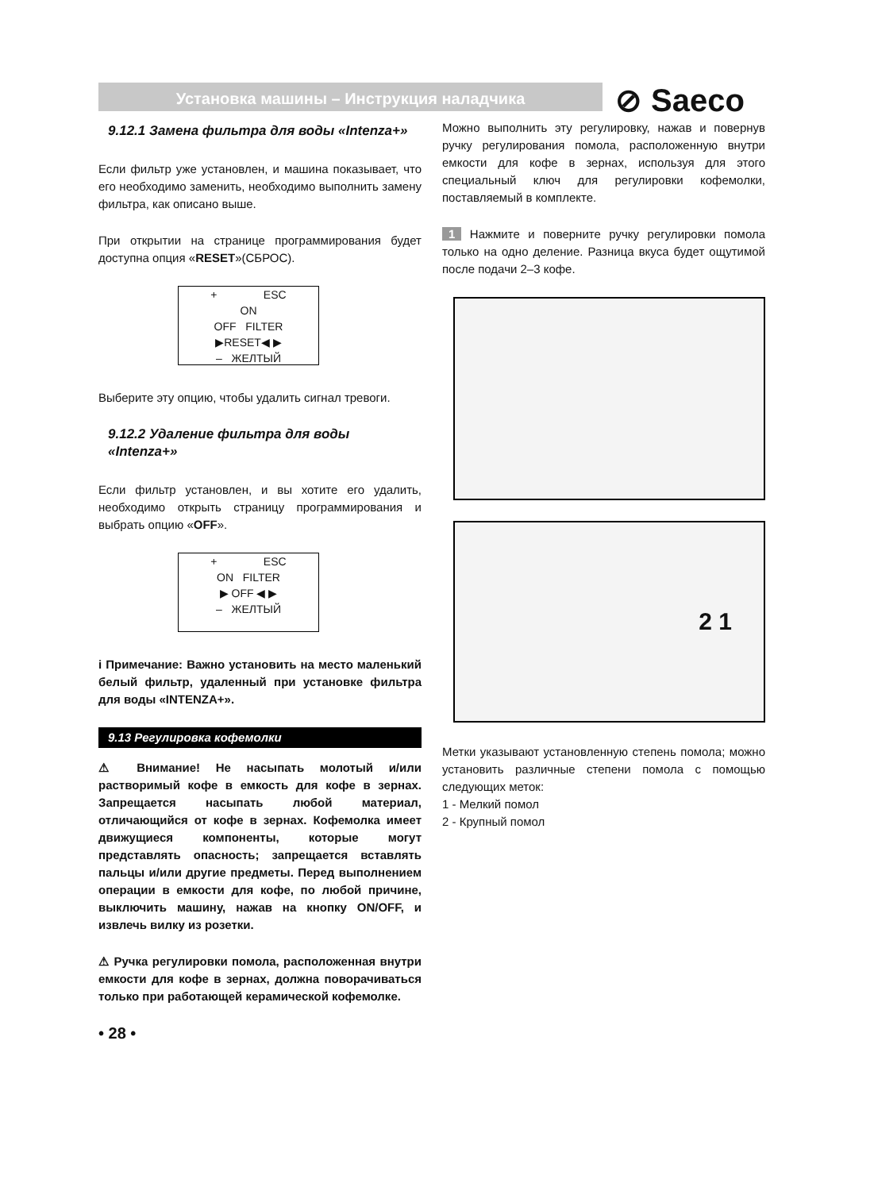Установка машины – Инструкция наладчика ⊘ Saeco
9.12.1 Замена фильтра для воды «Intenza+»
Если фильтр уже установлен, и машина показывает, что его необходимо заменить, необходимо выполнить замену фильтра, как описано выше.
При открытии на странице программирования будет доступна опция «RESET»(СБРОС).
+ ESC
ON
OFF FILTER
▶RESET◀ ▶
– ЖЕЛТЫЙ
Выберите эту опцию, чтобы удалить сигнал тревоги.
9.12.2 Удаление фильтра для воды «Intenza+»
Если фильтр установлен, и вы хотите его удалить, необходимо открыть страницу программирования и выбрать опцию «OFF».
+ ESC
ON FILTER
▶ OFF ◀ ▶
– ЖЕЛТЫЙ
i Примечание: Важно установить на место маленький белый фильтр, удаленный при установке фильтра для воды «INTENZA+».
9.13 Регулировка кофемолки
⚠ Внимание! Не насыпать молотый и/или растворимый кофе в емкость для кофе в зернах. Запрещается насыпать любой материал, отличающийся от кофе в зернах. Кофемолка имеет движущиеся компоненты, которые могут представлять опасность; запрещается вставлять пальцы и/или другие предметы. Перед выполнением операции в емкости для кофе, по любой причине, выключить машину, нажав на кнопку ON/OFF, и извлечь вилку из розетки.
⚠ Ручка регулировки помола, расположенная внутри емкости для кофе в зернах, должна поворачиваться только при работающей керамической кофемолке.
• 28 •
Можно выполнить эту регулировку, нажав и повернув ручку регулирования помола, расположенную внутри емкости для кофе в зернах, используя для этого специальный ключ для регулировки кофемолки, поставляемый в комплекте.
1 Нажмите и поверните ручку регулировки помола только на одно деление. Разница вкуса будет ощутимой после подачи 2–3 кофе.
2 1
Метки указывают установленную степень помола; можно установить различные степени помола с помощью следующих меток:
1 - Мелкий помол
2 - Крупный помол